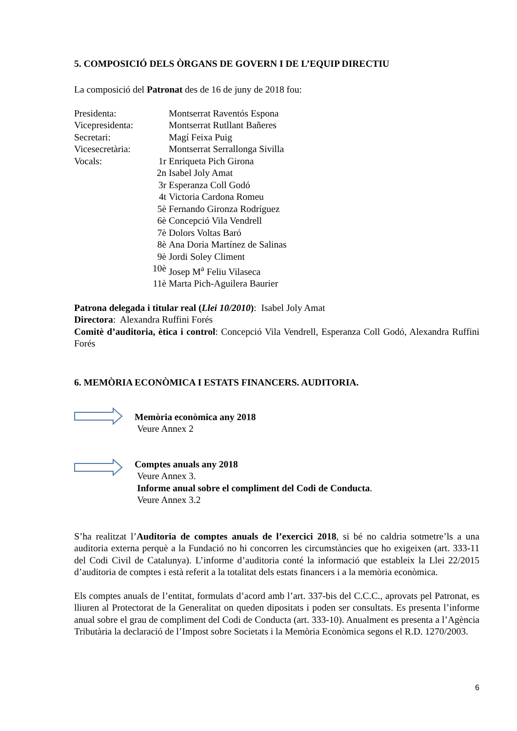5. COMPOSICIÓ DELS ÒRGANS DE GOVERN I DE L’EQUIP DIRECTIU
La composició del Patronat des de 16 de juny de 2018 fou:
| Presidenta: | | Montserrat Raventós Espona |
| Vicepresidenta: | | Montserrat Rutllant Bañeres |
| Secretari: | | Magí Feixa Puig |
| Vicesecretària: | | Montserrat Serrallonga Sivilla |
| Vocals: | 1r | Enriqueta Pich Girona |
| | 2n | Isabel Joly Amat |
| | 3r | Esperanza Coll Godó |
| | 4t | Victoria Cardona Romeu |
| | 5è | Fernando Gironza Rodríguez |
| | 6è | Concepció Vila Vendrell |
| | 7è | Dolors Voltas Baró |
| | 8è | Ana Doria Martínez de Salinas |
| | 9è | Jordi Soley Climent |
| | 10è | Josep M<sup>a</sup> Feliu Vilaseca |
| | 11è | Marta Pich-Aguilera Baurier |
Patrona delegada i titular real (Llei 10/2010): Isabel Joly Amat
Directora: Alexandra Ruffini Forés
Comitè d’auditoria, ètica i control: Concepció Vila Vendrell, Esperanza Coll Godó, Alexandra Ruffini Forés
6. MEMÒRIA ECONÒMICA I ESTATS FINANCERS. AUDITORIA.
Memòria econòmica any 2018
Veure Annex 2
Comptes anuals any 2018
Veure Annex 3.
Informe anual sobre el compliment del Codi de Conducta.
Veure Annex 3.2
S’ha realitzat l’Auditoria de comptes anuals de l’exercici 2018, si bé no caldria sotmetre’ls a una auditoria externa perquè a la Fundació no hi concorren les circumstàncies que ho exigeixen (art. 333-11 del Codi Civil de Catalunya). L’informe d’auditoria conté la informació que estableix la Llei 22/2015 d’auditoria de comptes i està referit a la totalitat dels estats financers i a la memòria econòmica.
Els comptes anuals de l’entitat, formulats d’acord amb l’art. 337-bis del C.C.C., aprovats pel Patronat, es lliuren al Protectorat de la Generalitat on queden dipositats i poden ser consultats. Es presenta l’informe anual sobre el grau de compliment del Codi de Conducta (art. 333-10). Anualment es presenta a l’Agència Tributària la declaració de l’Impost sobre Societats i la Memòria Econòmica segons el R.D. 1270/2003.
6